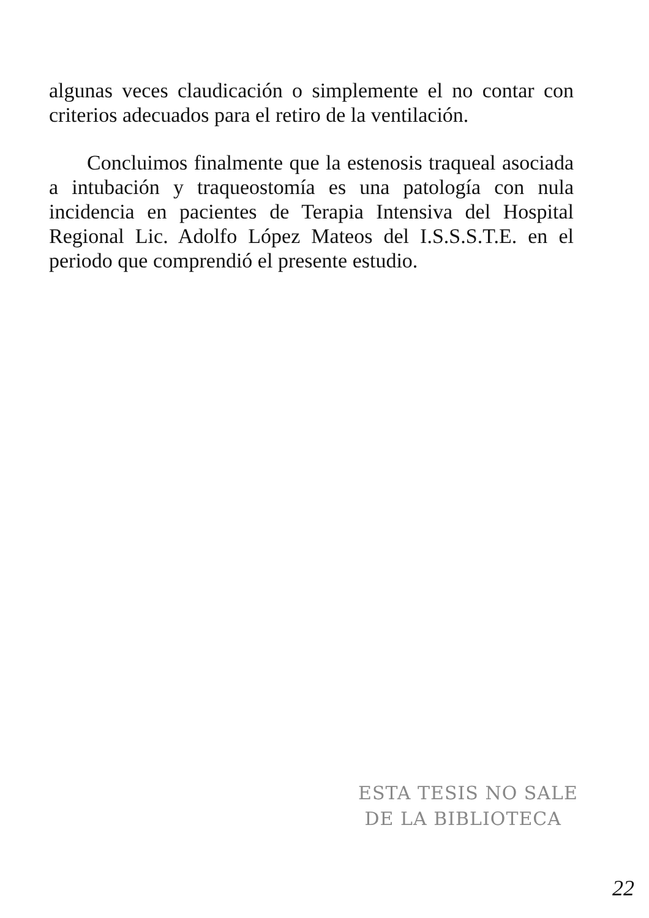algunas veces claudicación o simplemente el no contar con criterios adecuados para el retiro de la ventilación.
Concluimos finalmente que la estenosis traqueal asociada a intubación y traqueostomía es una patología con nula incidencia en pacientes de Terapia Intensiva del Hospital Regional Lic. Adolfo López Mateos del I.S.S.S.T.E. en el periodo que comprendió el presente estudio.
ESTA TESIS NO SALE
DE LA BIBLIOTECA
22